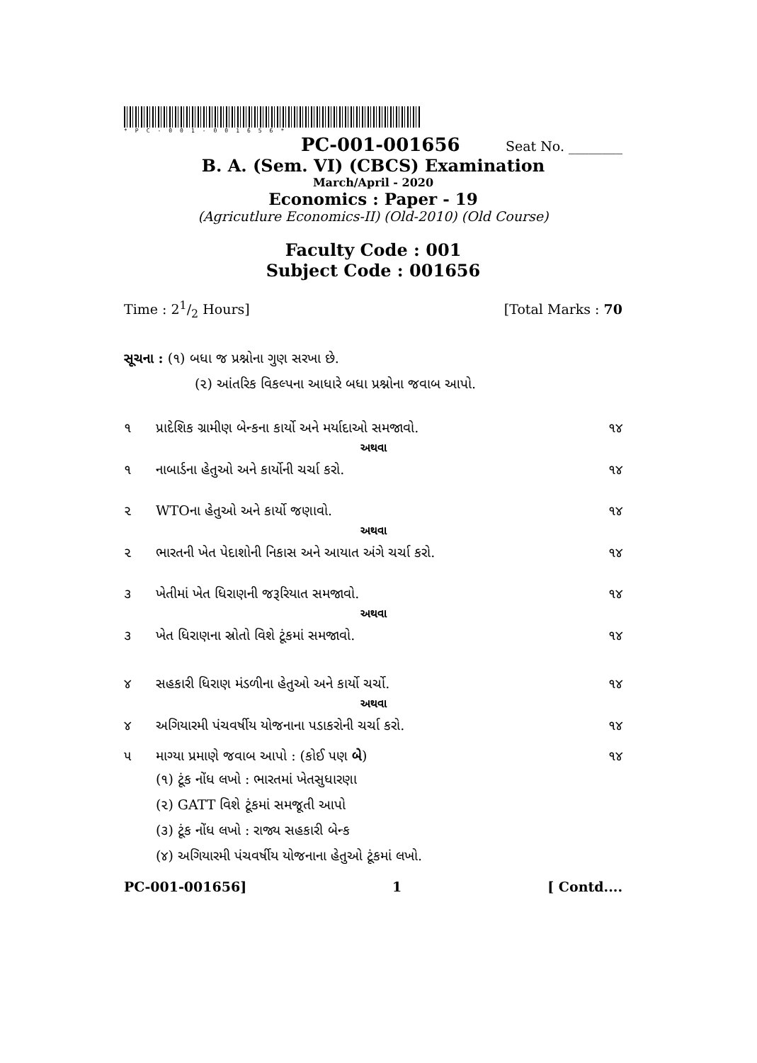*PC-001-001656*
PC-001-001656 Seat No. ________
B. A. (Sem. VI) (CBCS) Examination
March/April - 2020
Economics : Paper - 19
(Agricutlure Economics-II) (Old-2010) (Old Course)
Faculty Code : 001
Subject Code : 001656
Time : 21/2 Hours] [Total Marks : 70
સૂચના : (૧) બધા જ પ્રશ્નોના ગુણ સરખા છે.
(૨) આંતરિક વિકલ્પના આધારે બધા પ્રશ્નોના જવાબ આપો.
૧ પ્રાદેશિક ગ્રામીણ બેન્કના કાર્યો અને મર્યાદાઓ સમજાવો. ૧૪
અથવા
૧ નાબાર્ડના હેતુઓ અને કાર્યોની ચર્ચા કરો. ૧૪
૨ WTOના હેતુઓ અને કાર્યો જણાવો. ૧૪
અથવા
૨ ભારતની ખેત પેદાશોની નિકાસ અને આયાત અંગે ચર્ચા કરો. ૧૪
૩ ખેતીમાં ખેત ધિરાણની જરૂરિયાત સમજાવો. ૧૪
અથવા
૩ ખેત ધિરાણના સ્રોતો વિશે ટૂંકમાં સમજાવો. ૧૪
૪ સહકારી ધિરાણ મંડળીના હેતુઓ અને કાર્યો ચર્ચો. ૧૪
અથવા
૪ અગિયારમી પંચવર્ષીય યોજનાના પડાકરોની ચર્ચા કરો. ૧૪
૫ માગ્યા પ્રમાણે જવાબ આપો : (કોઈ પણ બે) ૧૪
(૧) ટૂંક નોંધ લખો : ભારતમાં ખેતસુધારણા
(૨) GATT વિશે ટૂંકમાં સમજૂતી આપો
(૩) ટૂંક નોંધ લખો : રાજ્ય સહકારી બેન્ક
(૪) અગિયારમી પંચવર્ષીય યોજનાના હેતુઓ ટૂંકમાં લખો.
PC-001-001656] 1 [ Contd....